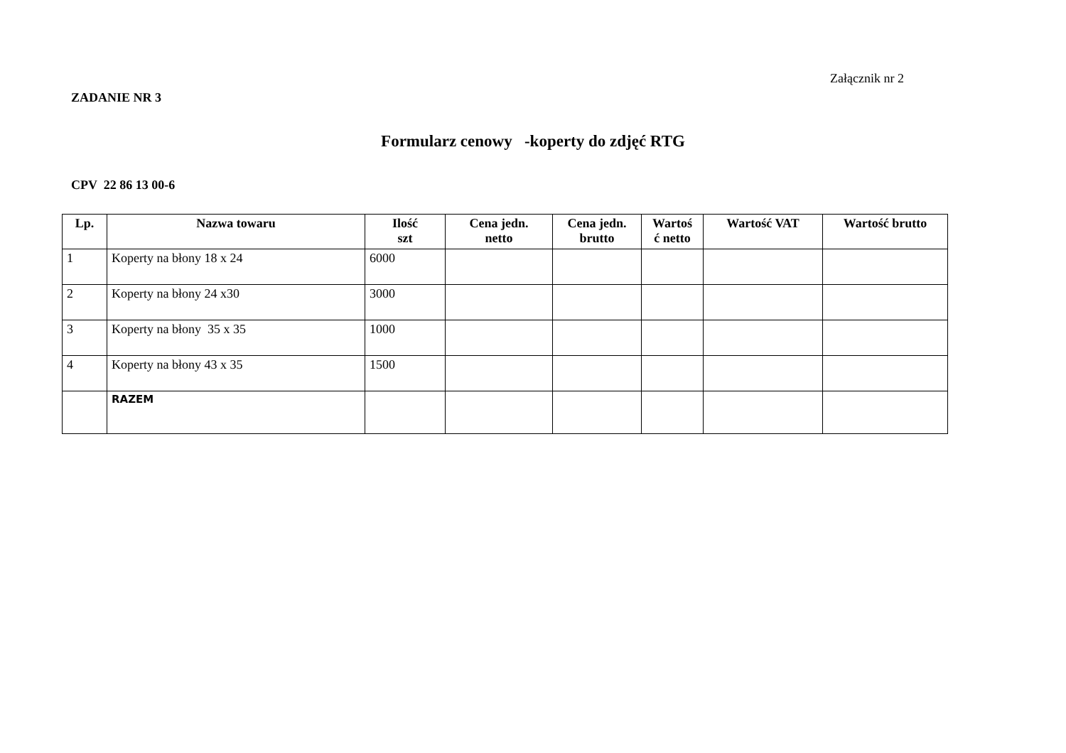Załącznik nr 2
ZADANIE NR 3
Formularz cenowy -koperty do zdjęć RTG
CPV 22 86 13 00-6
| Lp. | Nazwa towaru | Ilość szt | Cena jedn. netto | Cena jedn. brutto | Wartoś ć netto | Wartość VAT | Wartość brutto |
| --- | --- | --- | --- | --- | --- | --- | --- |
| 1 | Koperty na błony 18 x 24 | 6000 | | | | | |
| 2 | Koperty na błony 24 x30 | 3000 | | | | | |
| 3 | Koperty na błony 35 x 35 | 1000 | | | | | |
| 4 | Koperty na błony 43 x 35 | 1500 | | | | | |
| | RAZEM | | | | | | |